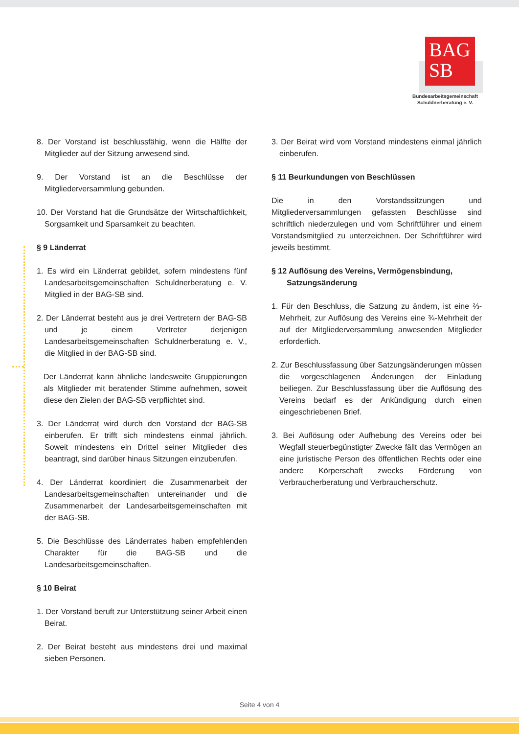BAG
SB
Bundesarbeitsgemeinschaft
Schuldnerberatung e. V.
8. Der Vorstand ist beschlussfähig, wenn die Hälfte der Mitglieder auf der Sitzung anwesend sind.
9. Der Vorstand ist an die Beschlüsse der Mitgliederversammlung gebunden.
10. Der Vorstand hat die Grundsätze der Wirtschaftlichkeit, Sorgsamkeit und Sparsamkeit zu beachten.
§ 9 Länderrat
1. Es wird ein Länderrat gebildet, sofern mindestens fünf Landesarbeitsgemeinschaften Schuldnerberatung e. V. Mitglied in der BAG-SB sind.
2. Der Länderrat besteht aus je drei Vertretern der BAG-SB und je einem Vertreter derjenigen Landesarbeitsgemeinschaften Schuldnerberatung e. V., die Mitglied in der BAG-SB sind.
Der Länderrat kann ähnliche landesweite Gruppierungen als Mitglieder mit beratender Stimme aufnehmen, soweit diese den Zielen der BAG-SB verpflichtet sind.
3. Der Länderrat wird durch den Vorstand der BAG-SB einberufen. Er trifft sich mindestens einmal jährlich. Soweit mindestens ein Drittel seiner Mitglieder dies beantragt, sind darüber hinaus Sitzungen einzuberufen.
4. Der Länderrat koordiniert die Zusammenarbeit der Landesarbeitsgemeinschaften untereinander und die Zusammenarbeit der Landesarbeitsgemeinschaften mit der BAG-SB.
5. Die Beschlüsse des Länderrates haben empfehlenden Charakter für die BAG-SB und die Landesarbeitsgemeinschaften.
§ 10 Beirat
1. Der Vorstand beruft zur Unterstützung seiner Arbeit einen Beirat.
2. Der Beirat besteht aus mindestens drei und maximal sieben Personen.
3. Der Beirat wird vom Vorstand mindestens einmal jährlich einberufen.
§ 11 Beurkundungen von Beschlüssen
Die in den Vorstandssitzungen und Mitgliederversammlungen gefassten Beschlüsse sind schriftlich niederzulegen und vom Schriftführer und einem Vorstandsmitglied zu unterzeichnen. Der Schriftführer wird jeweils bestimmt.
§ 12 Auflösung des Vereins, Vermögensbindung,
Satzungsänderung
1. Für den Beschluss, die Satzung zu ändern, ist eine ⅔-Mehrheit, zur Auflösung des Vereins eine ¾-Mehrheit der auf der Mitgliederversammlung anwesenden Mitglieder erforderlich.
2. Zur Beschlussfassung über Satzungsänderungen müssen die vorgeschlagenen Änderungen der Einladung beiliegen. Zur Beschlussfassung über die Auflösung des Vereins bedarf es der Ankündigung durch einen eingeschriebenen Brief.
3. Bei Auflösung oder Aufhebung des Vereins oder bei Wegfall steuerbegünstigter Zwecke fällt das Vermögen an eine juristische Person des öffentlichen Rechts oder eine andere Körperschaft zwecks Förderung von Verbraucherberatung und Verbraucherschutz.
Seite 4 von 4